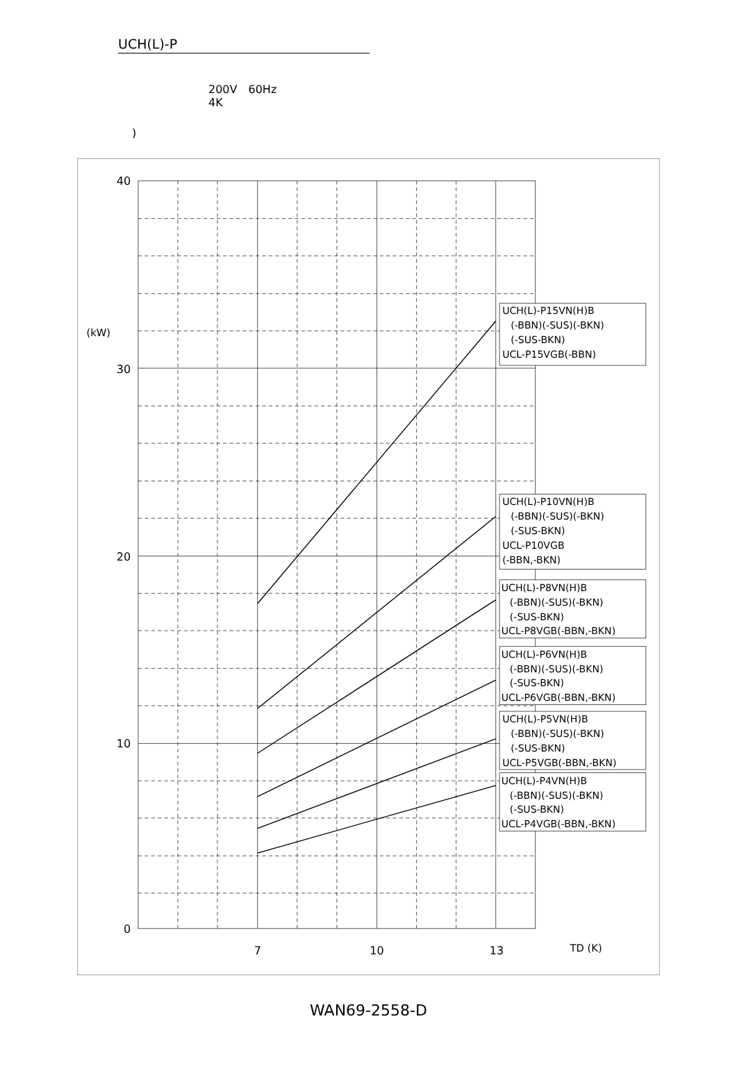UCH(L)-P
200V　60Hz
4K
)
40
30
20
10
0
(kW)
7
10
13
TD (K)
UCH(L)-P15VN(H)B
(-BBN)(-SUS)(-BKN)
(-SUS-BKN)
UCL-P15VGB(-BBN)
UCH(L)-P10VN(H)B
(-BBN)(-SUS)(-BKN)
(-SUS-BKN)
UCL-P10VGB
(-BBN,-BKN)
UCH(L)-P8VN(H)B
(-BBN)(-SUS)(-BKN)
(-SUS-BKN)
UCL-P8VGB(-BBN,-BKN)
UCH(L)-P6VN(H)B
(-BBN)(-SUS)(-BKN)
(-SUS-BKN)
UCL-P6VGB(-BBN,-BKN)
UCH(L)-P5VN(H)B
(-BBN)(-SUS)(-BKN)
(-SUS-BKN)
UCL-P5VGB(-BBN,-BKN)
UCH(L)-P4VN(H)B
(-BBN)(-SUS)(-BKN)
(-SUS-BKN)
UCL-P4VGB(-BBN,-BKN)
WAN69-2558-D